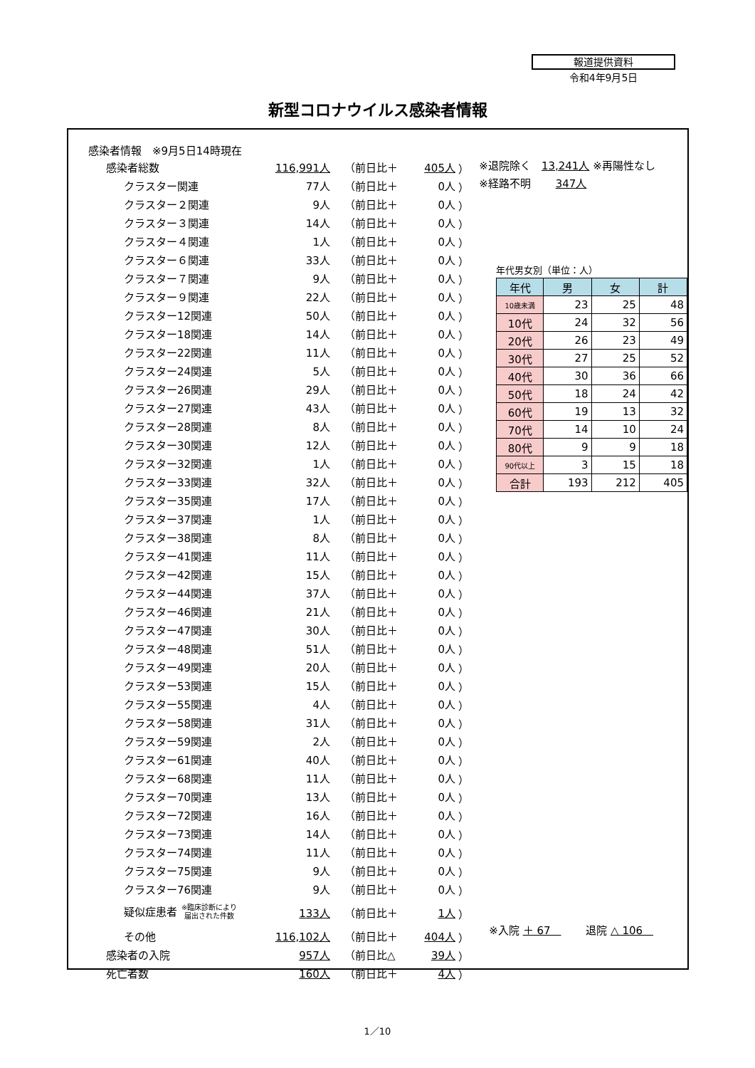報道提供資料
令和4年9月5日
新型コロナウイルス感染者情報
感染者情報　※9月5日14時現在
| 感染者総数 | 116,991人 | （前日比＋ | 405人 | ） |
| クラスター関連 | 77人 | （前日比＋ | 0人 | ） |
| クラスター２関連 | 9人 | （前日比＋ | 0人 | ） |
| クラスター３関連 | 14人 | （前日比＋ | 0人 | ） |
| クラスター４関連 | 1人 | （前日比＋ | 0人 | ） |
| クラスター６関連 | 33人 | （前日比＋ | 0人 | ） |
| クラスター７関連 | 9人 | （前日比＋ | 0人 | ） |
| クラスター９関連 | 22人 | （前日比＋ | 0人 | ） |
| クラスター12関連 | 50人 | （前日比＋ | 0人 | ） |
| クラスター18関連 | 14人 | （前日比＋ | 0人 | ） |
| クラスター22関連 | 11人 | （前日比＋ | 0人 | ） |
| クラスター24関連 | 5人 | （前日比＋ | 0人 | ） |
| クラスター26関連 | 29人 | （前日比＋ | 0人 | ） |
| クラスター27関連 | 43人 | （前日比＋ | 0人 | ） |
| クラスター28関連 | 8人 | （前日比＋ | 0人 | ） |
| クラスター30関連 | 12人 | （前日比＋ | 0人 | ） |
| クラスター32関連 | 1人 | （前日比＋ | 0人 | ） |
| クラスター33関連 | 32人 | （前日比＋ | 0人 | ） |
| クラスター35関連 | 17人 | （前日比＋ | 0人 | ） |
| クラスター37関連 | 1人 | （前日比＋ | 0人 | ） |
| クラスター38関連 | 8人 | （前日比＋ | 0人 | ） |
| クラスター41関連 | 11人 | （前日比＋ | 0人 | ） |
| クラスター42関連 | 15人 | （前日比＋ | 0人 | ） |
| クラスター44関連 | 37人 | （前日比＋ | 0人 | ） |
| クラスター46関連 | 21人 | （前日比＋ | 0人 | ） |
| クラスター47関連 | 30人 | （前日比＋ | 0人 | ） |
| クラスター48関連 | 51人 | （前日比＋ | 0人 | ） |
| クラスター49関連 | 20人 | （前日比＋ | 0人 | ） |
| クラスター53関連 | 15人 | （前日比＋ | 0人 | ） |
| クラスター55関連 | 4人 | （前日比＋ | 0人 | ） |
| クラスター58関連 | 31人 | （前日比＋ | 0人 | ） |
| クラスター59関連 | 2人 | （前日比＋ | 0人 | ） |
| クラスター61関連 | 40人 | （前日比＋ | 0人 | ） |
| クラスター68関連 | 11人 | （前日比＋ | 0人 | ） |
| クラスター70関連 | 13人 | （前日比＋ | 0人 | ） |
| クラスター72関連 | 16人 | （前日比＋ | 0人 | ） |
| クラスター73関連 | 14人 | （前日比＋ | 0人 | ） |
| クラスター74関連 | 11人 | （前日比＋ | 0人 | ） |
| クラスター75関連 | 9人 | （前日比＋ | 0人 | ） |
| クラスター76関連 | 9人 | （前日比＋ | 0人 | ） |
| 疑似症患者 ※臨床診断により 届出された件数 | 133人 | （前日比＋ | 1人 | ） |
| その他 | 116,102人 | （前日比＋ | 404人 | ） |
| 感染者の入院 | 957人 | （前日比△ | 39人 | ） |
| 死亡者数 | 160人 | （前日比＋ | 4人 | ） |
※退院除く　13,241人 ※再陽性なし
※経路不明　　 347人
年代男女別（単位：人）
| 年代 | 男 | 女 | 計 |
| --- | --- | --- | --- |
| 10歳未満 | 23 | 25 | 48 |
| 10代 | 24 | 32 | 56 |
| 20代 | 26 | 23 | 49 |
| 30代 | 27 | 25 | 52 |
| 40代 | 30 | 36 | 66 |
| 50代 | 18 | 24 | 42 |
| 60代 | 19 | 13 | 32 |
| 70代 | 14 | 10 | 24 |
| 80代 | 9 | 9 | 18 |
| 90代以上 | 3 | 15 | 18 |
| 合計 | 193 | 212 | 405 |
※入院 ＋ 67　　　 退院 △ 106　
1／10